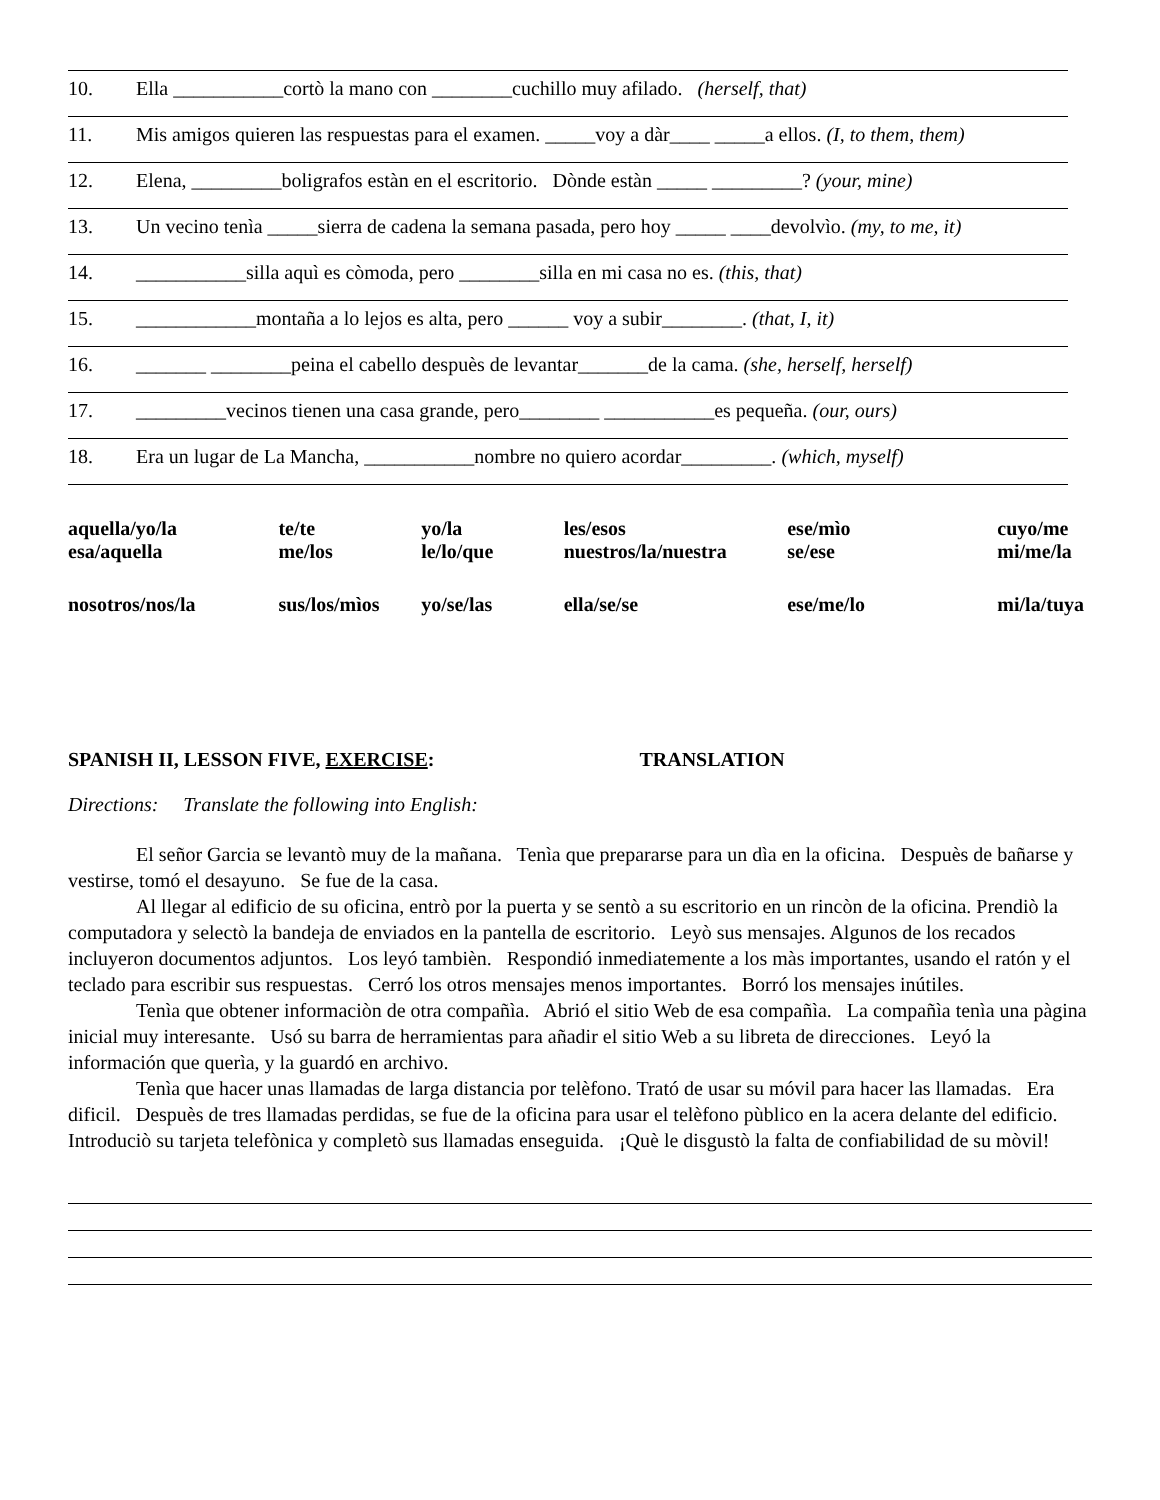10. Ella ___________cortò la mano con ________cuchillo muy afilado. (herself, that)
11. Mis amigos quieren las respuestas para el examen. _____voy a dàr____ _____a ellos. (I, to them, them)
12. Elena, _________boligrafos estàn en el escritorio. Dònde estàn _____ _________? (your, mine)
13. Un vecino tenìa _____sierra de cadena la semana pasada, pero hoy _____ ____devolvìo. (my, to me, it)
14. ___________silla aquì es còmoda, pero ________silla en mi casa no es. (this, that)
15. ____________montaña a lo lejos es alta, pero ______ voy a subir________. (that, I, it)
16. _______ ________peina el cabello despuès de levantar_______de la cama. (she, herself, herself)
17. _________vecinos tienen una casa grande, pero________ ___________es pequeña. (our, ours)
18. Era un lugar de La Mancha, ___________nombre no quiero acordar_________. (which, myself)
| aquella/yo/la esa/aquella | te/te me/los | yo/la le/lo/que | les/esos nuestros/la/nuestra | ese/mìo se/ese | cuyo/me mi/me/la |
| nosotros/nos/la | sus/los/mìos | yo/se/las | ella/se/se | ese/me/lo | mi/la/tuya |
SPANISH II, LESSON FIVE, EXERCISE: TRANSLATION
Directions: Translate the following into English:
El señor Garcia se levantò muy de la mañana. Tenìa que prepararse para un dìa en la oficina. Despuès de bañarse y vestirse, tomó el desayuno. Se fue de la casa.
Al llegar al edificio de su oficina, entrò por la puerta y se sentò a su escritorio en un rincòn de la oficina. Prendiò la computadora y selectò la bandeja de enviados en la pantella de escritorio. Leyò sus mensajes. Algunos de los recados incluyeron documentos adjuntos. Los leyó tambièn. Respondió inmediatemente a los màs importantes, usando el ratón y el teclado para escribir sus respuestas. Cerró los otros mensajes menos importantes. Borró los mensajes inútiles.
Tenìa que obtener informaciòn de otra compañìa. Abrió el sitio Web de esa compañìa. La compañìa tenìa una pàgina inicial muy interesante. Usó su barra de herramientas para añadir el sitio Web a su libreta de direcciones. Leyó la información que querìa, y la guardó en archivo.
Tenìa que hacer unas llamadas de larga distancia por telèfono. Trató de usar su móvil para hacer las llamadas. Era dificil. Despuès de tres llamadas perdidas, se fue de la oficina para usar el telèfono pùblico en la acera delante del edificio. Introduciò su tarjeta telefònica y completò sus llamadas enseguida. ¡Què le disgustò la falta de confiabilidad de su mòvil!